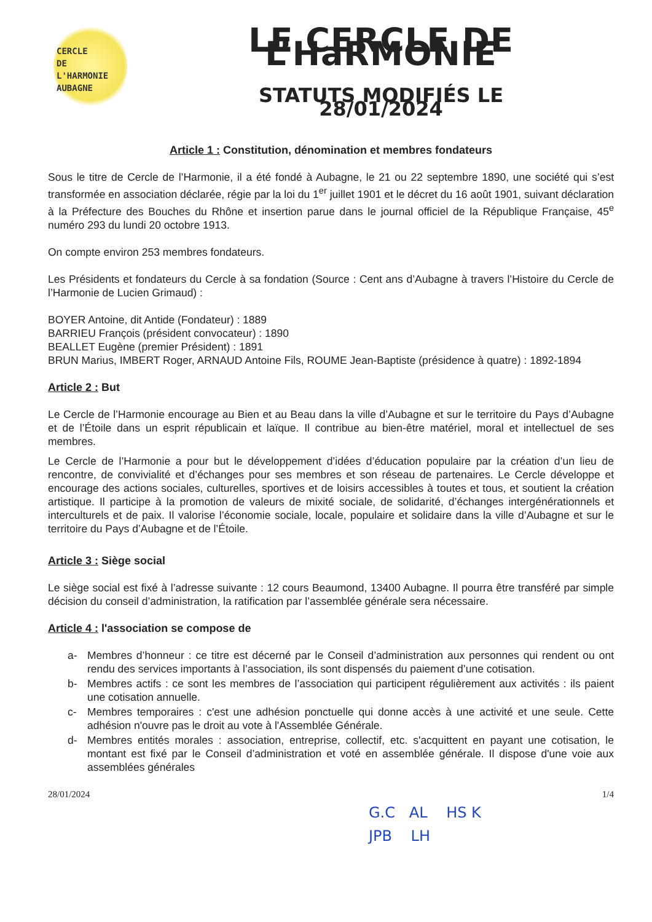CERCLE
DE L'HARMONIE
AUBAGNE
LE CERCLE DE L’HaRMONIE
STATUTS MODIFIÉS LE 28/01/2024
Article 1 : Constitution, dénomination et membres fondateurs
Sous le titre de Cercle de l’Harmonie, il a été fondé à Aubagne, le 21 ou 22 septembre 1890, une société qui s’est transformée en association déclarée, régie par la loi du 1<sup>er</sup> juillet 1901 et le décret du 16 août 1901, suivant déclaration à la Préfecture des Bouches du Rhône et insertion parue dans le journal officiel de la République Française, 45<sup>e</sup> numéro 293 du lundi 20 octobre 1913.
On compte environ 253 membres fondateurs.
Les Présidents et fondateurs du Cercle à sa fondation (Source : Cent ans d’Aubagne à travers l’Histoire du Cercle de l’Harmonie de Lucien Grimaud) :
BOYER Antoine, dit Antide (Fondateur) : 1889
BARRIEU François (président convocateur) : 1890
BEALLET Eugène (premier Président) : 1891
BRUN Marius, IMBERT Roger, ARNAUD Antoine Fils, ROUME Jean-Baptiste (présidence à quatre) : 1892-1894
Article 2 : But
Le Cercle de l’Harmonie encourage au Bien et au Beau dans la ville d’Aubagne et sur le territoire du Pays d’Aubagne et de l’Étoile dans un esprit républicain et laïque. Il contribue au bien-être matériel, moral et intellectuel de ses membres.
Le Cercle de l’Harmonie a pour but le développement d’idées d’éducation populaire par la création d’un lieu de rencontre, de convivialité et d’échanges pour ses membres et son réseau de partenaires. Le Cercle développe et encourage des actions sociales, culturelles, sportives et de loisirs accessibles à toutes et tous, et soutient la création artistique. Il participe à la promotion de valeurs de mixité sociale, de solidarité, d’échanges intergénérationnels et interculturels et de paix. Il valorise l’économie sociale, locale, populaire et solidaire dans la ville d’Aubagne et sur le territoire du Pays d’Aubagne et de l’Étoile.
Article 3 : Siège social
Le siège social est fixé à l’adresse suivante : 12 cours Beaumond, 13400 Aubagne. Il pourra être transféré par simple décision du conseil d’administration, la ratification par l’assemblée générale sera nécessaire.
Article 4 : l'association se compose de
a- Membres d’honneur : ce titre est décerné par le Conseil d’administration aux personnes qui rendent ou ont rendu des services importants à l’association, ils sont dispensés du paiement d’une cotisation.
b- Membres actifs : ce sont les membres de l’association qui participent régulièrement aux activités : ils paient une cotisation annuelle.
c- Membres temporaires : c'est une adhésion ponctuelle qui donne accès à une activité et une seule. Cette adhésion n'ouvre pas le droit au vote à l'Assemblée Générale.
d- Membres entités morales : association, entreprise, collectif, etc. s'acquittent en payant une cotisation, le montant est fixé par le Conseil d’administration et voté en assemblée générale. Il dispose d'une voie aux assemblées générales
28/01/2024 1/4
G.C AL HS K
JPB LH